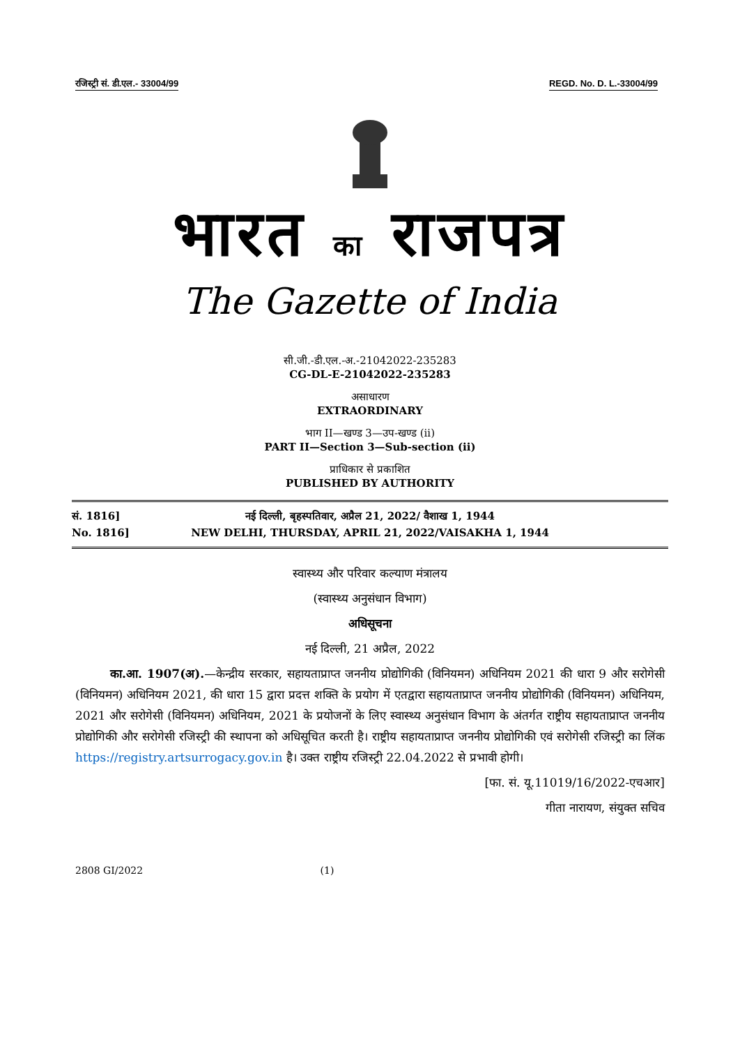रजिस्ट्री सं. डी.एल.- 33004/99 REGD. No. D. L.-33004/99
भारत का राजपत्र
The Gazette of India
सी.जी.-डी.एल.-अ.-21042022-235283
CG-DL-E-21042022-235283
असाधारण
EXTRAORDINARY
भाग II—खण्ड 3—उप-खण्ड (ii)
PART II—Section 3—Sub-section (ii)
प्राधिकार से प्रकाशित
PUBLISHED BY AUTHORITY
सं. 1816]
No. 1816]
नई दिल्ली, बृहस्पतिवार, अप्रैल 21, 2022/ वैशाख 1, 1944
NEW DELHI, THURSDAY, APRIL 21, 2022/VAISAKHA 1, 1944
स्वास्थ्य और परिवार कल्याण मंत्रालय
(स्वास्थ्य अनुसंधान विभाग)
अधिसूचना
नई दिल्ली, 21 अप्रैल, 2022
का.आ. 1907(अ).—केन्द्रीय सरकार, सहायताप्राप्त जननीय प्रोद्योगिकी (विनियमन) अधिनियम 2021 की धारा 9 और सरोगेसी (विनियमन) अधिनियम 2021, की धारा 15 द्वारा प्रदत्त शक्ति के प्रयोग में एतद्वारा सहायताप्राप्त जननीय प्रोद्योगिकी (विनियमन) अधिनियम, 2021 और सरोगेसी (विनियमन) अधिनियम, 2021 के प्रयोजनों के लिए स्वास्थ्य अनुसंधान विभाग के अंतर्गत राष्ट्रीय सहायताप्राप्त जननीय प्रोद्योगिकी और सरोगेसी रजिस्ट्री की स्थापना को अधिसूचित करती है। राष्ट्रीय सहायताप्राप्त जननीय प्रोद्योगिकी एवं सरोगेसी रजिस्ट्री का लिंक https://registry.artsurrogacy.gov.in है। उक्त राष्ट्रीय रजिस्ट्री 22.04.2022 से प्रभावी होगी।
[फा. सं. यू.11019/16/2022-एचआर]
गीता नारायण, संयुक्त सचिव
2808 GI/2022 (1)